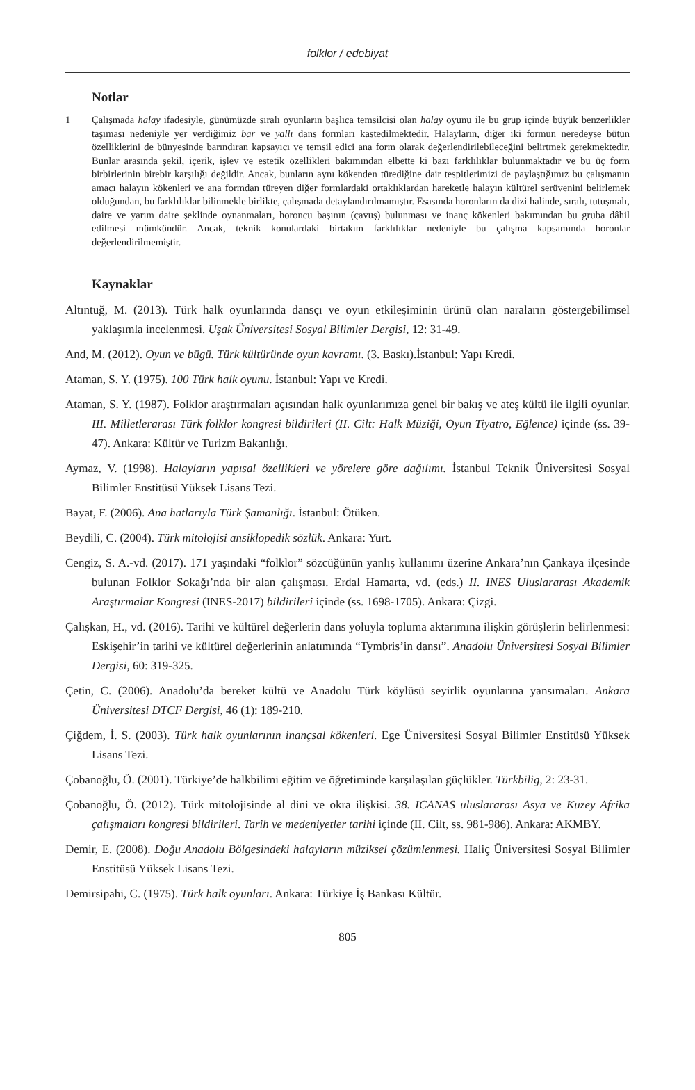folklor / edebiyat
Notlar
1 Çalışmada halay ifadesiyle, günümüzde sıralı oyunların başlıca temsilcisi olan halay oyunu ile bu grup içinde büyük benzerlikler taşıması nedeniyle yer verdiğimiz bar ve yallı dans formları kastedilmektedir. Halayların, diğer iki formun neredeyse bütün özelliklerini de bünyesinde barındıran kapsayıcı ve temsil edici ana form olarak değerlendirilebileceğini belirtmek gerekmektedir. Bunlar arasında şekil, içerik, işlev ve estetik özellikleri bakımından elbette ki bazı farklılıklar bulunmaktadır ve bu üç form birbirlerinin birebir karşılığı değildir. Ancak, bunların aynı kökenden türediğine dair tespitlerimizi de paylaştığımız bu çalışmanın amacı halayın kökenleri ve ana formdan türeyen diğer formlardaki ortaklıklardan hareketle halayın kültürel serüvenini belirlemek olduğundan, bu farklılıklar bilinmekle birlikte, çalışmada detaylandırılmamıştır. Esasında horonların da dizi halinde, sıralı, tutuşmalı, daire ve yarım daire şeklinde oynanmaları, horoncu başının (çavuş) bulunması ve inanç kökenleri bakımından bu gruba dâhil edilmesi mümkündür. Ancak, teknik konulardaki birtakım farklılıklar nedeniyle bu çalışma kapsamında horonlar değerlendirilmemiştir.
Kaynaklar
Altıntuğ, M. (2013). Türk halk oyunlarında dansçı ve oyun etkileşiminin ürünü olan naraların göstergebilimsel yaklaşımla incelenmesi. Uşak Üniversitesi Sosyal Bilimler Dergisi, 12: 31-49.
And, M. (2012). Oyun ve bügü. Türk kültüründe oyun kavramı. (3. Baskı).İstanbul: Yapı Kredi.
Ataman, S. Y. (1975). 100 Türk halk oyunu. İstanbul: Yapı ve Kredi.
Ataman, S. Y. (1987). Folklor araştırmaları açısından halk oyunlarımıza genel bir bakış ve ateş kültü ile ilgili oyunlar. III. Milletlerarası Türk folklor kongresi bildirileri (II. Cilt: Halk Müziği, Oyun Tiyatro, Eğlence) içinde (ss. 39-47). Ankara: Kültür ve Turizm Bakanlığı.
Aymaz, V. (1998). Halayların yapısal özellikleri ve yörelere göre dağılımı. İstanbul Teknik Üniversitesi Sosyal Bilimler Enstitüsü Yüksek Lisans Tezi.
Bayat, F. (2006). Ana hatlarıyla Türk Şamanlığı. İstanbul: Ötüken.
Beydili, C. (2004). Türk mitolojisi ansiklopedik sözlük. Ankara: Yurt.
Cengiz, S. A.-vd. (2017). 171 yaşındaki “folklor” sözcüğünün yanlış kullanımı üzerine Ankara’nın Çankaya ilçesinde bulunan Folklor Sokağı’nda bir alan çalışması. Erdal Hamarta, vd. (eds.) II. INES Uluslararası Akademik Araştırmalar Kongresi (INES-2017) bildirileri içinde (ss. 1698-1705). Ankara: Çizgi.
Çalışkan, H., vd. (2016). Tarihi ve kültürel değerlerin dans yoluyla topluma aktarımına ilişkin görüşlerin belirlenmesi: Eskişehir’in tarihi ve kültürel değerlerinin anlatımında “Tymbris’in dansı”. Anadolu Üniversitesi Sosyal Bilimler Dergisi, 60: 319-325.
Çetin, C. (2006). Anadolu’da bereket kültü ve Anadolu Türk köylüsü seyirlik oyunlarına yansımaları. Ankara Üniversitesi DTCF Dergisi, 46 (1): 189-210.
Çiğdem, İ. S. (2003). Türk halk oyunlarının inançsal kökenleri. Ege Üniversitesi Sosyal Bilimler Enstitüsü Yüksek Lisans Tezi.
Çobanoğlu, Ö. (2001). Türkiye’de halkbilimi eğitim ve öğretiminde karşılaşılan güçlükler. Türkbilig, 2: 23-31.
Çobanoğlu, Ö. (2012). Türk mitolojisinde al dini ve okra ilişkisi. 38. ICANAS uluslararası Asya ve Kuzey Afrika çalışmaları kongresi bildirileri. Tarih ve medeniyetler tarihi içinde (II. Cilt, ss. 981-986). Ankara: AKMBY.
Demir, E. (2008). Doğu Anadolu Bölgesindeki halayların müziksel çözümlenmesi. Haliç Üniversitesi Sosyal Bilimler Enstitüsü Yüksek Lisans Tezi.
Demirsipahi, C. (1975). Türk halk oyunları. Ankara: Türkiye İş Bankası Kültür.
805